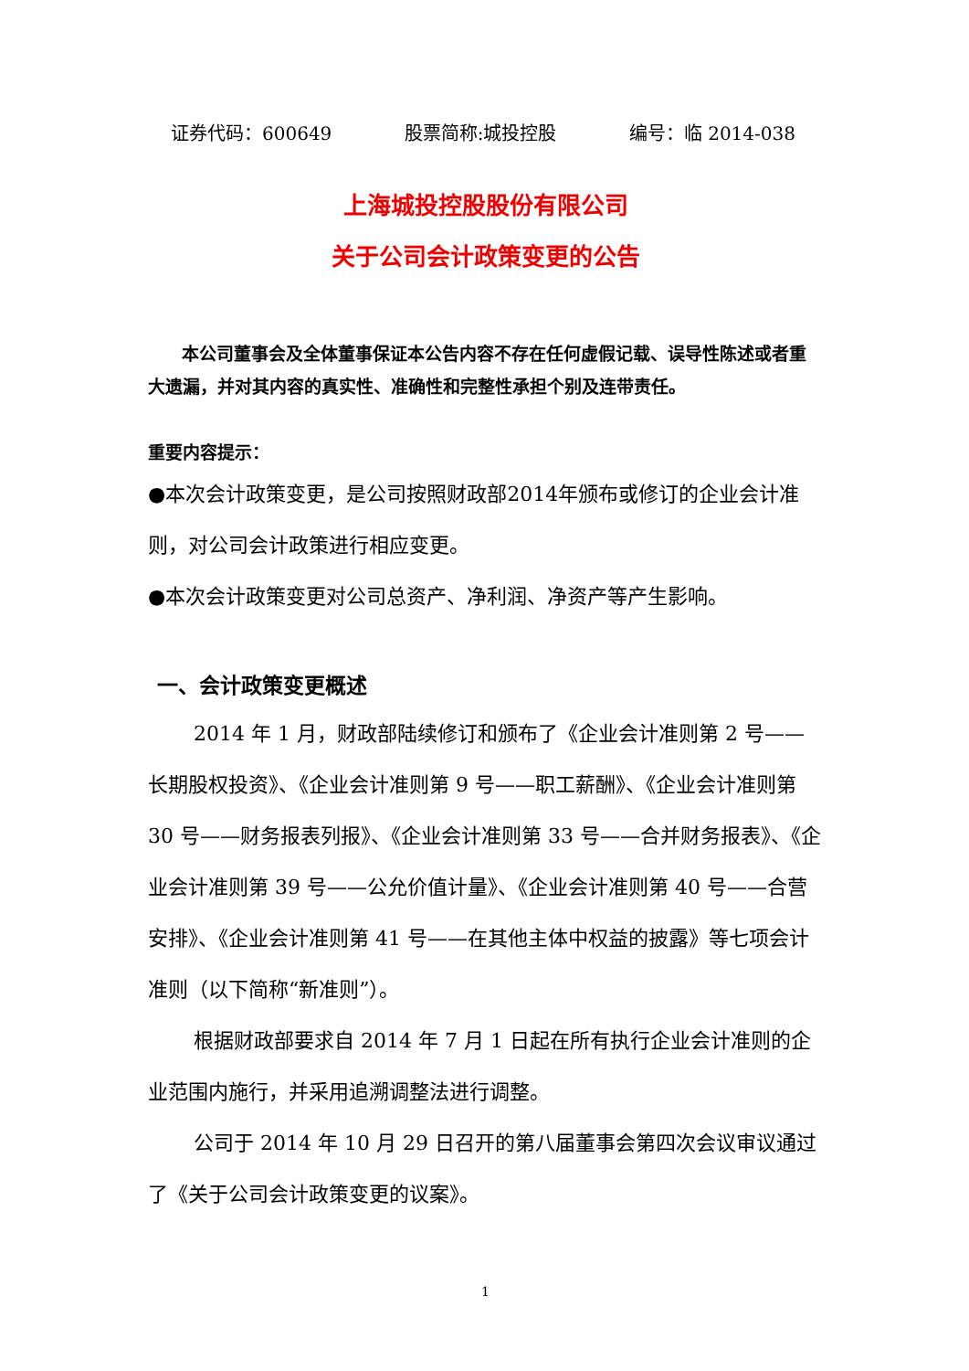证券代码：600649 股票简称:城投控股 编号：临 2014-038
上海城投控股股份有限公司
关于公司会计政策变更的公告
本公司董事会及全体董事保证本公告内容不存在任何虚假记载、误导性陈述或者重大遗漏，并对其内容的真实性、准确性和完整性承担个别及连带责任。
重要内容提示：
●本次会计政策变更，是公司按照财政部2014年颁布或修订的企业会计准则，对公司会计政策进行相应变更。
●本次会计政策变更对公司总资产、净利润、净资产等产生影响。
一、会计政策变更概述
2014 年 1 月，财政部陆续修订和颁布了《企业会计准则第 2 号——长期股权投资》、《企业会计准则第 9 号——职工薪酬》、《企业会计准则第 30 号——财务报表列报》、《企业会计准则第 33 号——合并财务报表》、《企业会计准则第 39 号——公允价值计量》、《企业会计准则第 40 号——合营安排》、《企业会计准则第 41 号——在其他主体中权益的披露》等七项会计准则（以下简称“新准则”）。
根据财政部要求自 2014 年 7 月 1 日起在所有执行企业会计准则的企业范围内施行，并采用追溯调整法进行调整。
公司于 2014 年 10 月 29 日召开的第八届董事会第四次会议审议通过了《关于公司会计政策变更的议案》。
1